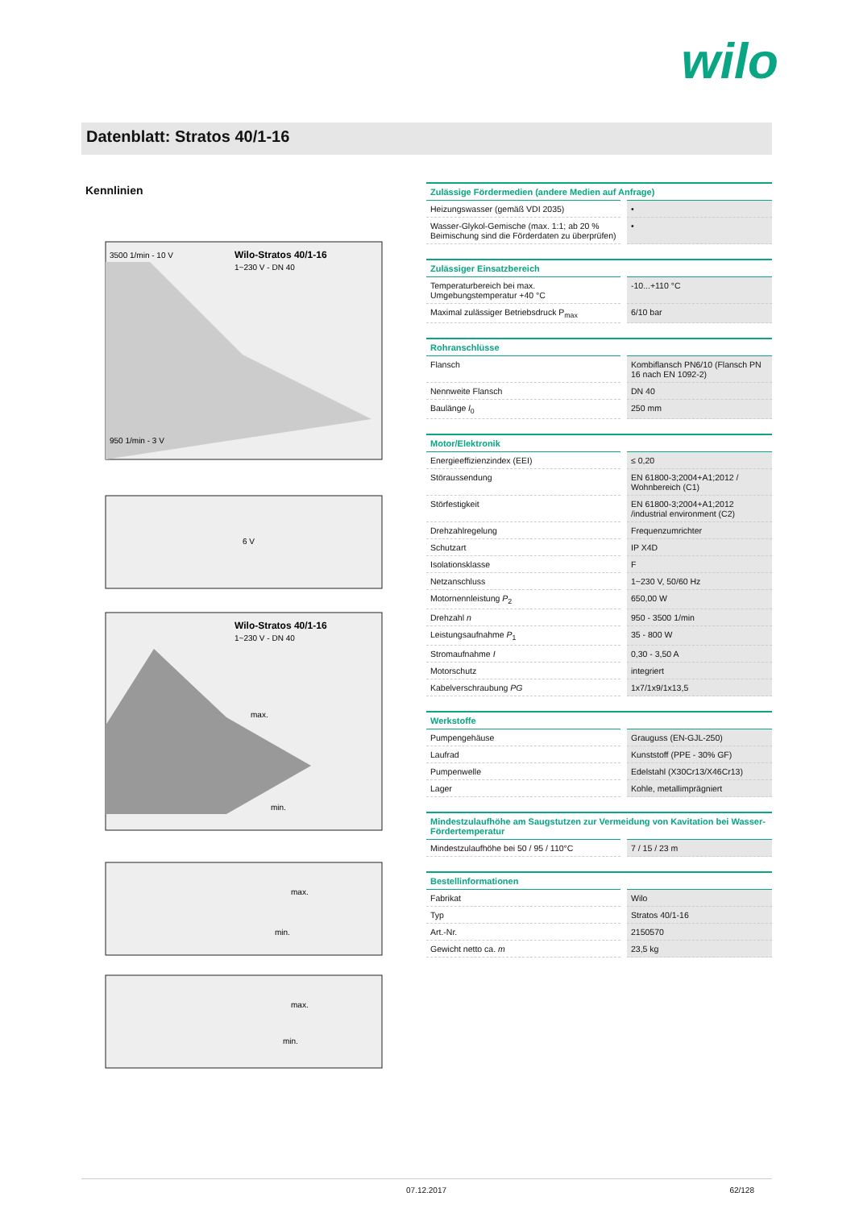wilo
Datenblatt: Stratos 40/1-16
Kennlinien
Wilo-Stratos 40/1-16
1~230 V - DN 40
3500 1/min - 10 V
950 1/min - 3 V
6 V
Wilo-Stratos 40/1-16
1~230 V - DN 40
max.
min.
max.
min.
max.
min.
| Zulässige Fördermedien (andere Medien auf Anfrage) | |
| --- | --- |
| Heizungswasser (gemäß VDI 2035) | • |
| Wasser-Glykol-Gemische (max. 1:1; ab 20 % Beimischung sind die Förderdaten zu überprüfen) | • |
| Zulässiger Einsatzbereich | |
| --- | --- |
| Temperaturbereich bei max. Umgebungstemperatur +40 °C | -10...+110 °C |
| Maximal zulässiger Betriebsdruck P<sub>max</sub> | 6/10 bar |
| Rohranschlüsse | |
| --- | --- |
| Flansch | Kombiflansch PN6/10 (Flansch PN 16 nach EN 1092-2) |
| Nennweite Flansch | DN 40 |
| Baulänge l<sub>0</sub> | 250 mm |
| Motor/Elektronik | |
| --- | --- |
| Energieeffizienzindex (EEI) | ≤ 0,20 |
| Störaussendung | EN 61800-3;2004+A1;2012 / Wohnbereich (C1) |
| Störfestigkeit | EN 61800-3;2004+A1;2012 /industrial environment (C2) |
| Drehzahlregelung | Frequenzumrichter |
| Schutzart | IP X4D |
| Isolationsklasse | F |
| Netzanschluss | 1~230 V, 50/60 Hz |
| Motornennleistung P<sub>2</sub> | 650,00 W |
| Drehzahl n | 950 - 3500 1/min |
| Leistungsaufnahme P<sub>1</sub> | 35 - 800 W |
| Stromaufnahme I | 0,30 - 3,50 A |
| Motorschutz | integriert |
| Kabelverschraubung PG | 1x7/1x9/1x13,5 |
| Werkstoffe | |
| --- | --- |
| Pumpengehäuse | Grauguss (EN-GJL-250) |
| Laufrad | Kunststoff (PPE - 30% GF) |
| Pumpenwelle | Edelstahl (X30Cr13/X46Cr13) |
| Lager | Kohle, metallimprägniert |
| Mindestzulaufhöhe am Saugstutzen zur Vermeidung von Kavitation bei Wasser-Fördertemperatur | |
| --- | --- |
| Mindestzulaufhöhe bei 50 / 95 / 110°C | 7 / 15 / 23 m |
| Bestellinformationen | |
| --- | --- |
| Fabrikat | Wilo |
| Typ | Stratos 40/1-16 |
| Art.-Nr. | 2150570 |
| Gewicht netto ca. m | 23,5 kg |
07.12.2017 62/128